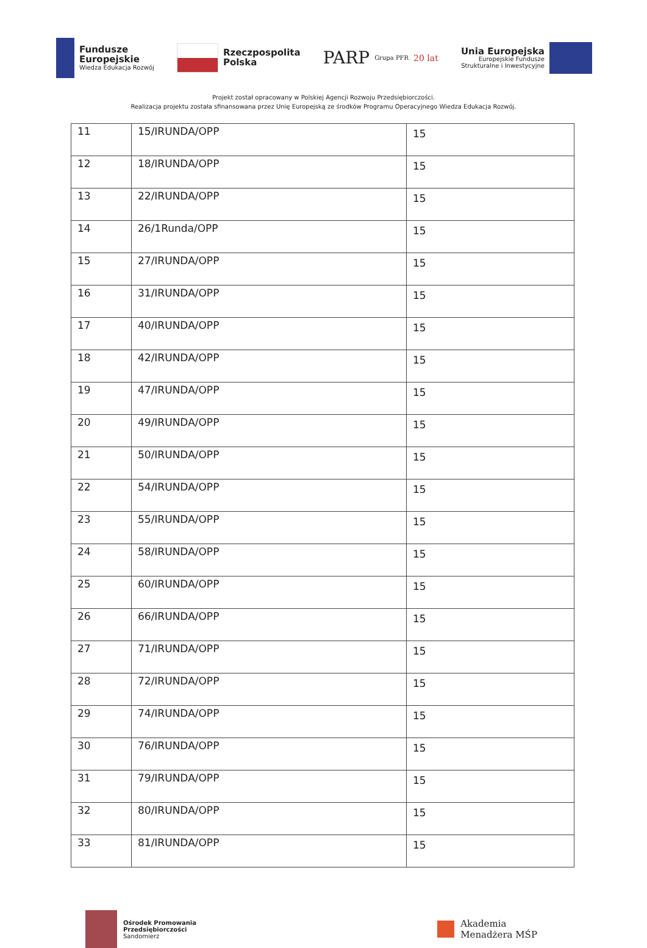Fundusze
Europejskie
Wiedza Edukacja Rozwój
Rzeczpospolita
Polska
PARP Grupa PFR 20 lat
Unia Europejska
Europejskie Fundusze
Strukturalne i Inwestycyjne
Projekt został opracowany w Polskiej Agencji Rozwoju Przedsiębiorczości.
Realizacja projektu została sfinansowana przez Unię Europejską ze środków Programu Operacyjnego Wiedza Edukacja Rozwój.
| 11 | 15/IRUNDA/OPP | 15 |
| 12 | 18/IRUNDA/OPP | 15 |
| 13 | 22/IRUNDA/OPP | 15 |
| 14 | 26/1Runda/OPP | 15 |
| 15 | 27/IRUNDA/OPP | 15 |
| 16 | 31/IRUNDA/OPP | 15 |
| 17 | 40/IRUNDA/OPP | 15 |
| 18 | 42/IRUNDA/OPP | 15 |
| 19 | 47/IRUNDA/OPP | 15 |
| 20 | 49/IRUNDA/OPP | 15 |
| 21 | 50/IRUNDA/OPP | 15 |
| 22 | 54/IRUNDA/OPP | 15 |
| 23 | 55/IRUNDA/OPP | 15 |
| 24 | 58/IRUNDA/OPP | 15 |
| 25 | 60/IRUNDA/OPP | 15 |
| 26 | 66/IRUNDA/OPP | 15 |
| 27 | 71/IRUNDA/OPP | 15 |
| 28 | 72/IRUNDA/OPP | 15 |
| 29 | 74/IRUNDA/OPP | 15 |
| 30 | 76/IRUNDA/OPP | 15 |
| 31 | 79/IRUNDA/OPP | 15 |
| 32 | 80/IRUNDA/OPP | 15 |
| 33 | 81/IRUNDA/OPP | 15 |
Ośrodek Promowania
Przedsiębiorczości
Sandomierz
Akademia
Menadżera MŚP